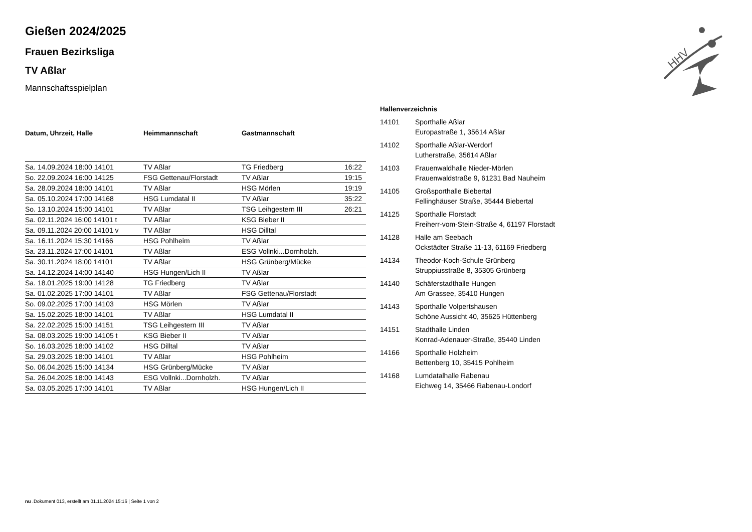Gießen 2024/2025
Frauen Bezirksliga
TV Aßlar
Mannschaftsspielplan
| Datum, Uhrzeit, Halle | Heimmannschaft | Gastmannschaft | |
| --- | --- | --- | --- |
| Sa. 14.09.2024 18:00 14101 | TV Aßlar | TG Friedberg | 16:22 |
| So. 22.09.2024 16:00 14125 | FSG Gettenau/Florstadt | TV Aßlar | 19:15 |
| Sa. 28.09.2024 18:00 14101 | TV Aßlar | HSG Mörlen | 19:19 |
| Sa. 05.10.2024 17:00 14168 | HSG Lumdatal II | TV Aßlar | 35:22 |
| So. 13.10.2024 15:00 14101 | TV Aßlar | TSG Leihgestern III | 26:21 |
| Sa. 02.11.2024 16:00 14101 t | TV Aßlar | KSG Bieber II | |
| Sa. 09.11.2024 20:00 14101 v | TV Aßlar | HSG Dilltal | |
| Sa. 16.11.2024 15:30 14166 | HSG Pohlheim | TV Aßlar | |
| Sa. 23.11.2024 17:00 14101 | TV Aßlar | ESG Vollnki...Dornholzh. | |
| Sa. 30.11.2024 18:00 14101 | TV Aßlar | HSG Grünberg/Mücke | |
| Sa. 14.12.2024 14:00 14140 | HSG Hungen/Lich II | TV Aßlar | |
| Sa. 18.01.2025 19:00 14128 | TG Friedberg | TV Aßlar | |
| Sa. 01.02.2025 17:00 14101 | TV Aßlar | FSG Gettenau/Florstadt | |
| So. 09.02.2025 17:00 14103 | HSG Mörlen | TV Aßlar | |
| Sa. 15.02.2025 18:00 14101 | TV Aßlar | HSG Lumdatal II | |
| Sa. 22.02.2025 15:00 14151 | TSG Leihgestern III | TV Aßlar | |
| Sa. 08.03.2025 19:00 14105 t | KSG Bieber II | TV Aßlar | |
| So. 16.03.2025 18:00 14102 | HSG Dilltal | TV Aßlar | |
| Sa. 29.03.2025 18:00 14101 | TV Aßlar | HSG Pohlheim | |
| So. 06.04.2025 15:00 14134 | HSG Grünberg/Mücke | TV Aßlar | |
| Sa. 26.04.2025 18:00 14143 | ESG Vollnki...Dornholzh. | TV Aßlar | |
| Sa. 03.05.2025 17:00 14101 | TV Aßlar | HSG Hungen/Lich II | |
| Hallenverzeichnis | |
| --- | --- |
| 14101 | Sporthalle Aßlar Europastraße 1, 35614 Aßlar |
| 14102 | Sporthalle Aßlar-Werdorf Lutherstraße, 35614 Aßlar |
| 14103 | Frauenwaldhalle Nieder-Mörlen Frauenwaldstraße 9, 61231 Bad Nauheim |
| 14105 | Großsporthalle Biebertal Fellinghäuser Straße, 35444 Biebertal |
| 14125 | Sporthalle Florstadt Freiherr-vom-Stein-Straße 4, 61197 Florstadt |
| 14128 | Halle am Seebach Ockstädter Straße 11-13, 61169 Friedberg |
| 14134 | Theodor-Koch-Schule Grünberg Struppiusstraße 8, 35305 Grünberg |
| 14140 | Schäferstadthalle Hungen Am Grassee, 35410 Hungen |
| 14143 | Sporthalle Volpertshausen Schöne Aussicht 40, 35625 Hüttenberg |
| 14151 | Stadthalle Linden Konrad-Adenauer-Straße, 35440 Linden |
| 14166 | Sporthalle Holzheim Bettenberg 10, 35415 Pohlheim |
| 14168 | Lumdatalhalle Rabenau Eichweg 14, 35466 Rabenau-Londorf |
HHV
nu .Dokument 013, erstellt am 01.11.2024 15:16 | Seite 1 von 2